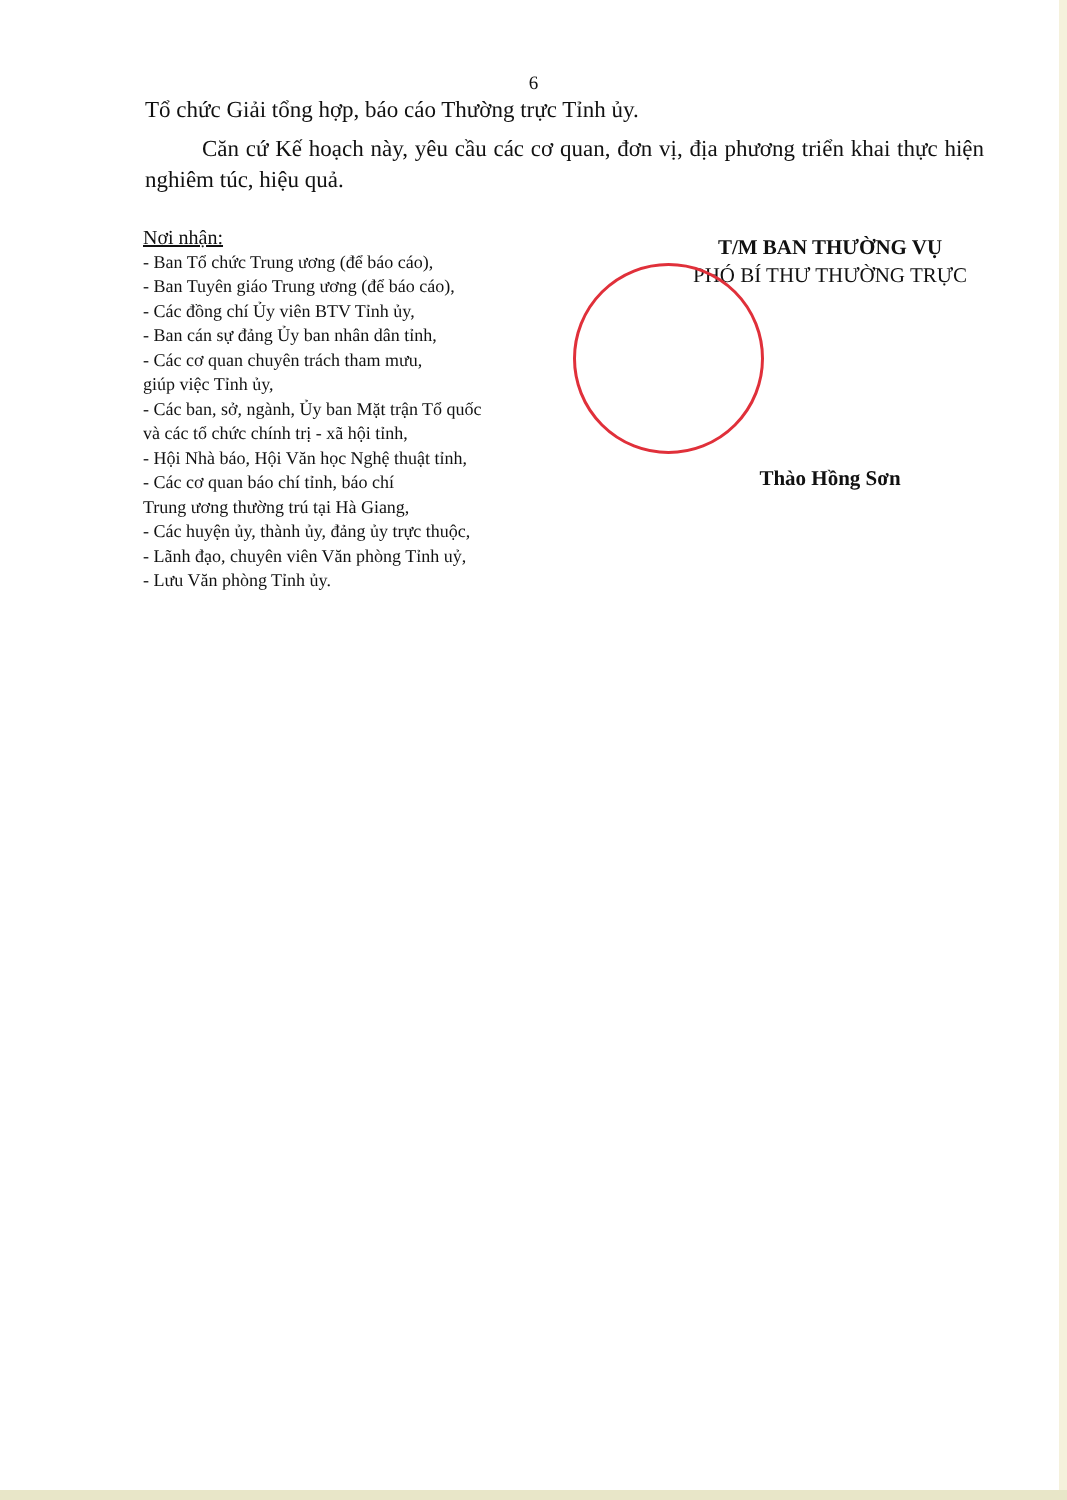6
Tổ chức Giải tổng hợp, báo cáo Thường trực Tỉnh ủy.
Căn cứ Kế hoạch này, yêu cầu các cơ quan, đơn vị, địa phương triển khai thực hiện nghiêm túc, hiệu quả.
Nơi nhận:
- Ban Tổ chức Trung ương (để báo cáo),
- Ban Tuyên giáo Trung ương (để báo cáo),
- Các đồng chí Ủy viên BTV Tỉnh ủy,
- Ban cán sự đảng Ủy ban nhân dân tỉnh,
- Các cơ quan chuyên trách tham mưu,
giúp việc Tỉnh ủy,
- Các ban, sở, ngành, Ủy ban Mặt trận Tổ quốc
và các tổ chức chính trị - xã hội tỉnh,
- Hội Nhà báo, Hội Văn học Nghệ thuật tỉnh,
- Các cơ quan báo chí tỉnh, báo chí
Trung ương thường trú tại Hà Giang,
- Các huyện ủy, thành ủy, đảng ủy trực thuộc,
- Lãnh đạo, chuyên viên Văn phòng Tỉnh uỷ,
- Lưu Văn phòng Tỉnh ủy.
T/M BAN THƯỜNG VỤ
PHÓ BÍ THƯ THƯỜNG TRỰC
Thào Hồng Sơn